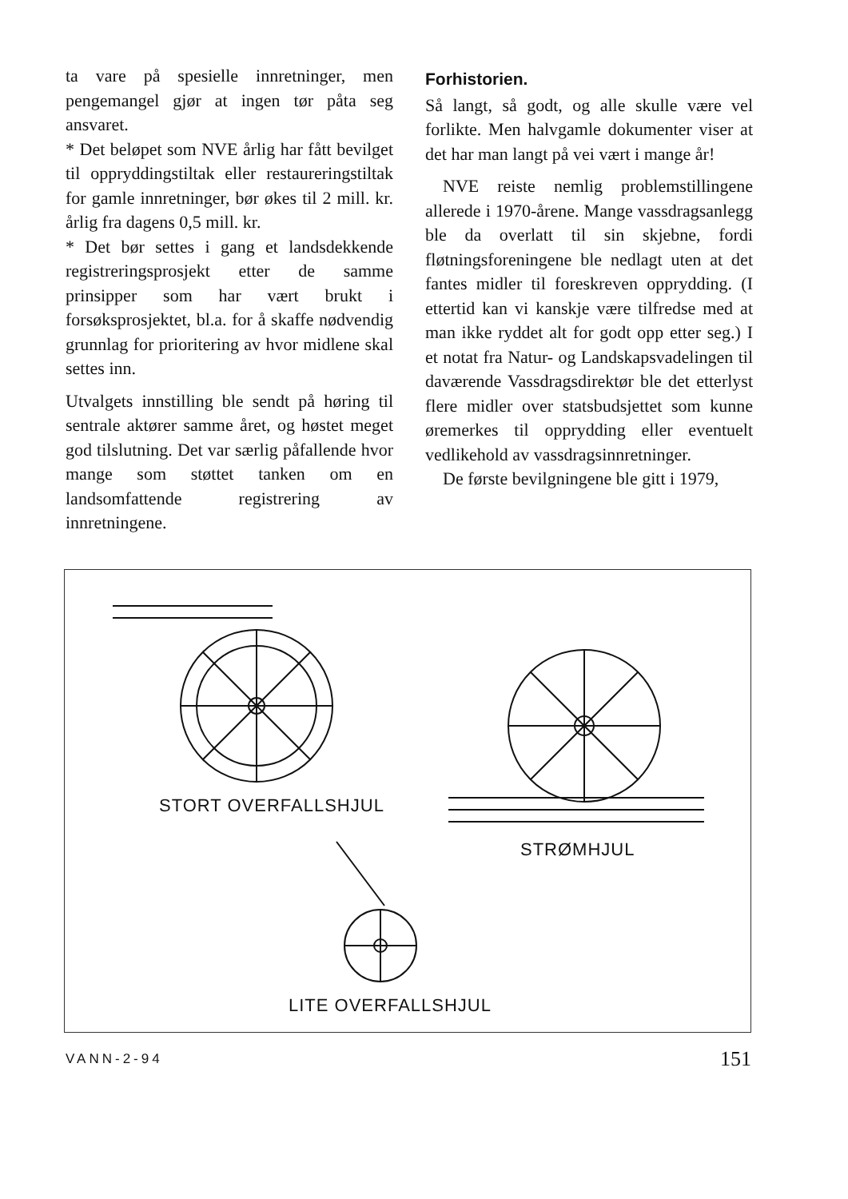ta vare på spesielle innretninger, men pengemangel gjør at ingen tør påta seg ansvaret.
* Det beløpet som NVE årlig har fått bevilget til oppryddingstiltak eller restaureringstiltak for gamle innretninger, bør økes til 2 mill. kr. årlig fra dagens 0,5 mill. kr.
* Det bør settes i gang et landsdekkende registreringsprosjekt etter de samme prinsipper som har vært brukt i forsøksprosjektet, bl.a. for å skaffe nødvendig grunnlag for prioritering av hvor midlene skal settes inn.
Utvalgets innstilling ble sendt på høring til sentrale aktører samme året, og høstet meget god tilslutning. Det var særlig påfallende hvor mange som støttet tanken om en landsomfattende registrering av innretningene.
Forhistorien.
Så langt, så godt, og alle skulle være vel forlikte. Men halvgamle dokumenter viser at det har man langt på vei vært i mange år!
NVE reiste nemlig problemstillingene allerede i 1970-årene. Mange vassdragsanlegg ble da overlatt til sin skjebne, fordi fløtningsforeningene ble nedlagt uten at det fantes midler til foreskreven opprydding. (I ettertid kan vi kanskje være tilfredse med at man ikke ryddet alt for godt opp etter seg.) I et notat fra Natur- og Landskapsvadelingen til daværende Vassdragsdirektør ble det etterlyst flere midler over statsbudsjettet som kunne øremerkes til opprydding eller eventuelt vedlikehold av vassdragsinnretninger.
De første bevilgningene ble gitt i 1979,
STORT OVERFALLSHJUL
STRØMHJUL
LITE OVERFALLSHJUL
VANN-2-94 151